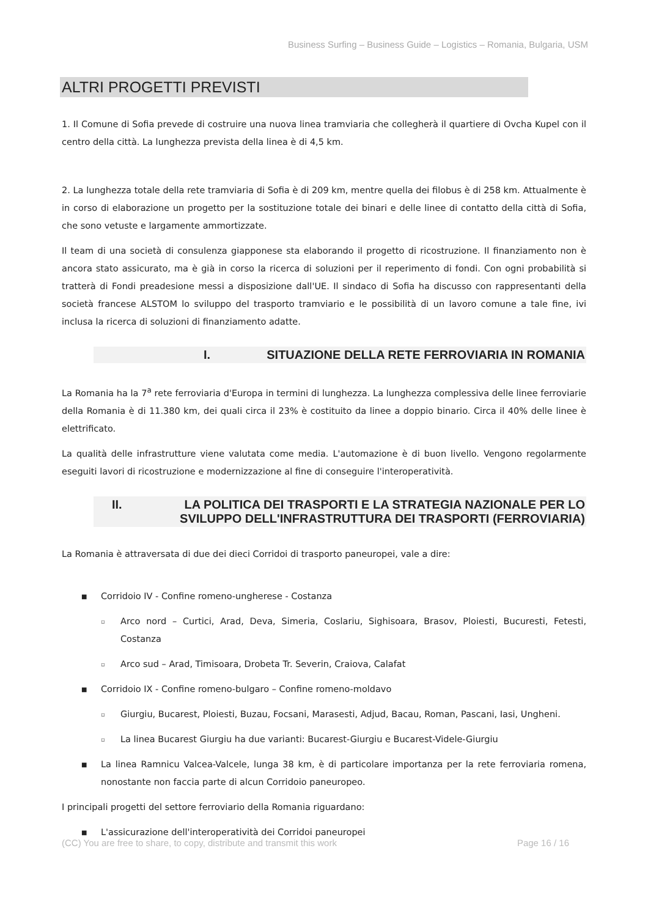Business Surfing – Business Guide – Logistics – Romania, Bulgaria, USM
ALTRI PROGETTI PREVISTI
1. Il Comune di Sofia prevede di costruire una nuova linea tramviaria che collegherà il quartiere di Ovcha Kupel con il centro della città. La lunghezza prevista della linea è di 4,5 km.
2. La lunghezza totale della rete tramviaria di Sofia è di 209 km, mentre quella dei filobus è di 258 km. Attualmente è in corso di elaborazione un progetto per la sostituzione totale dei binari e delle linee di contatto della città di Sofia, che sono vetuste e largamente ammortizzate.
Il team di una società di consulenza giapponese sta elaborando il progetto di ricostruzione. Il finanziamento non è ancora stato assicurato, ma è già in corso la ricerca di soluzioni per il reperimento di fondi. Con ogni probabilità si tratterà di Fondi preadesione messi a disposizione dall'UE. Il sindaco di Sofia ha discusso con rappresentanti della società francese ALSTOM lo sviluppo del trasporto tramviario e le possibilità di un lavoro comune a tale fine, ivi inclusa la ricerca di soluzioni di finanziamento adatte.
I. SITUAZIONE DELLA RETE FERROVIARIA IN ROMANIA
La Romania ha la 7<sup>a</sup> rete ferroviaria d'Europa in termini di lunghezza. La lunghezza complessiva delle linee ferroviarie della Romania è di 11.380 km, dei quali circa il 23% è costituito da linee a doppio binario. Circa il 40% delle linee è elettrificato.
La qualità delle infrastrutture viene valutata come media. L'automazione è di buon livello. Vengono regolarmente eseguiti lavori di ricostruzione e modernizzazione al fine di conseguire l'interoperatività.
II. LA POLITICA DEI TRASPORTI E LA STRATEGIA NAZIONALE PER LO SVILUPPO DELL'INFRASTRUTTURA DEI TRASPORTI (FERROVIARIA)
La Romania è attraversata di due dei dieci Corridoi di trasporto paneuropei, vale a dire:
■ Corridoio IV - Confine romeno-ungherese - Costanza
▫ Arco nord – Curtici, Arad, Deva, Simeria, Coslariu, Sighisoara, Brasov, Ploiesti, Bucuresti, Fetesti, Costanza
▫ Arco sud – Arad, Timisoara, Drobeta Tr. Severin, Craiova, Calafat
■ Corridoio IX - Confine romeno-bulgaro – Confine romeno-moldavo
▫ Giurgiu, Bucarest, Ploiesti, Buzau, Focsani, Marasesti, Adjud, Bacau, Roman, Pascani, Iasi, Ungheni.
▫ La linea Bucarest Giurgiu ha due varianti: Bucarest-Giurgiu e Bucarest-Videle-Giurgiu
■ La linea Ramnicu Valcea-Valcele, lunga 38 km, è di particolare importanza per la rete ferroviaria romena, nonostante non faccia parte di alcun Corridoio paneuropeo.
I principali progetti del settore ferroviario della Romania riguardano:
■ L'assicurazione dell'interoperatività dei Corridoi paneuropei
(CC) You are free to share, to copy, distribute and transmit this work Page 16 / 16